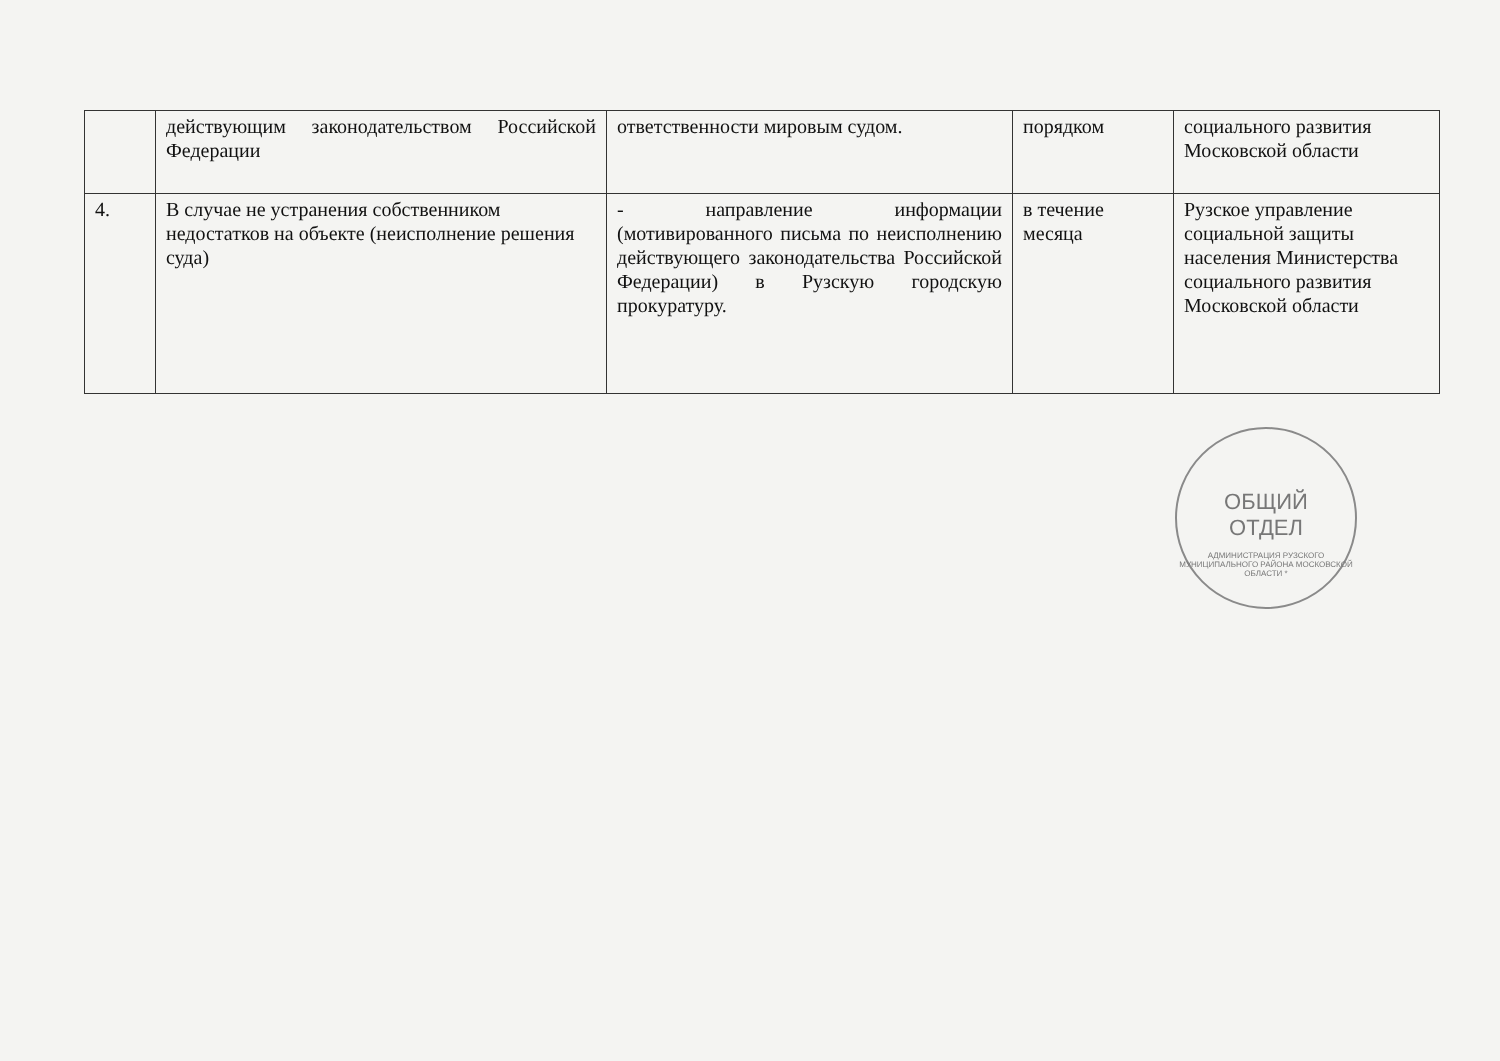| | действующим законодательством Российской Федерации | ответственности мировым судом. | порядком | социального развития Московской области |
| 4. | В случае не устранения собственником недостатков на объекте (неисполнение решения суда) | - направление информации (мотивированного письма по неисполнению действующего законодательства Российской Федерации) в Рузскую городскую прокуратуру. | в течение месяца | Рузское управление социальной защиты населения Министерства социального развития Московской области |
ОБЩИЙ
ОТДЕЛ
АДМИНИСТРАЦИЯ РУЗСКОГО МУНИЦИПАЛЬНОГО РАЙОНА МОСКОВСКОЙ ОБЛАСТИ *